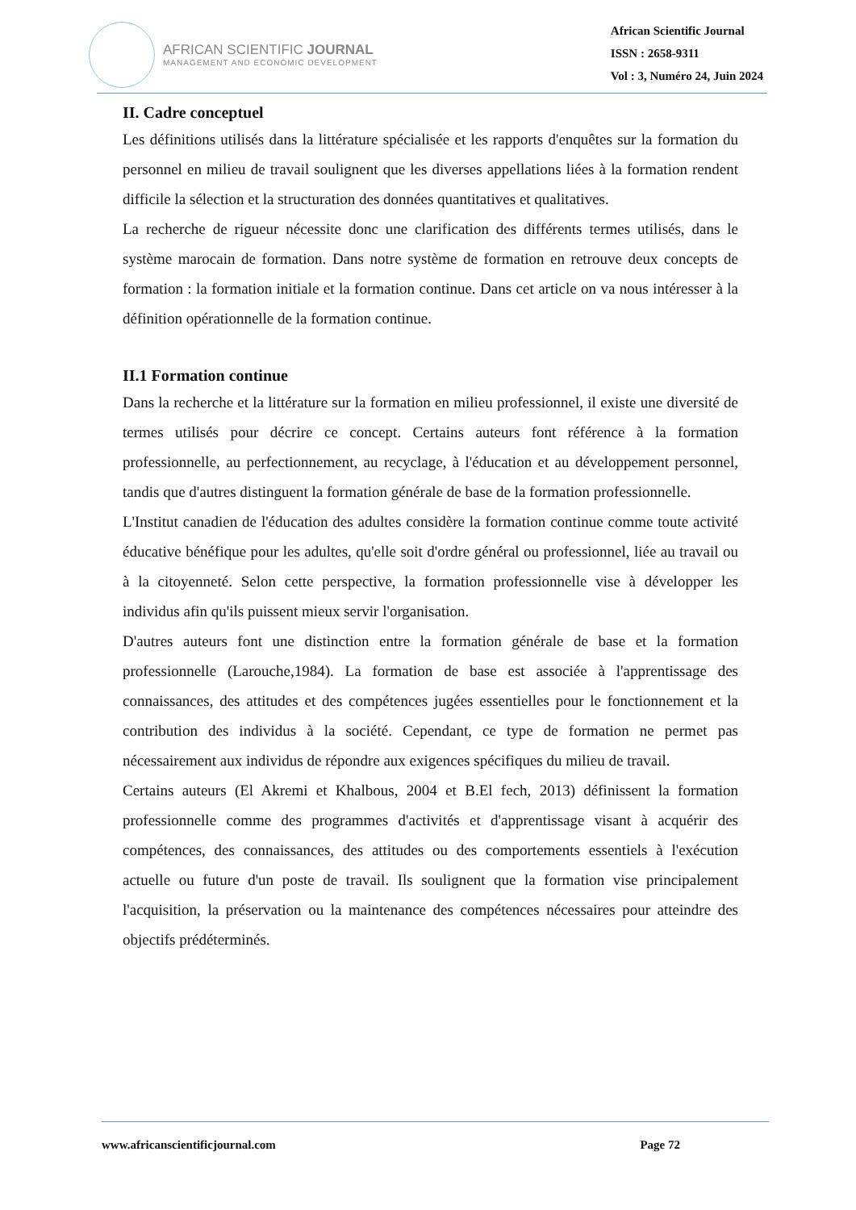AFRICAN SCIENTIFIC JOURNAL
MANAGEMENT AND ECONOMIC DEVELOPMENT
African Scientific Journal
ISSN : 2658-9311
Vol : 3, Numéro 24, Juin 2024
II. Cadre conceptuel
Les définitions utilisés dans la littérature spécialisée et les rapports d'enquêtes sur la formation du personnel en milieu de travail soulignent que les diverses appellations liées à la formation rendent difficile la sélection et la structuration des données quantitatives et qualitatives.
La recherche de rigueur nécessite donc une clarification des différents termes utilisés, dans le système marocain de formation. Dans notre système de formation en retrouve deux concepts de formation : la formation initiale et la formation continue. Dans cet article on va nous intéresser à la définition opérationnelle de la formation continue.
II.1 Formation continue
Dans la recherche et la littérature sur la formation en milieu professionnel, il existe une diversité de termes utilisés pour décrire ce concept. Certains auteurs font référence à la formation professionnelle, au perfectionnement, au recyclage, à l'éducation et au développement personnel, tandis que d'autres distinguent la formation générale de base de la formation professionnelle.
L'Institut canadien de l'éducation des adultes considère la formation continue comme toute activité éducative bénéfique pour les adultes, qu'elle soit d'ordre général ou professionnel, liée au travail ou à la citoyenneté. Selon cette perspective, la formation professionnelle vise à développer les individus afin qu'ils puissent mieux servir l'organisation.
D'autres auteurs font une distinction entre la formation générale de base et la formation professionnelle (Larouche,1984). La formation de base est associée à l'apprentissage des connaissances, des attitudes et des compétences jugées essentielles pour le fonctionnement et la contribution des individus à la société. Cependant, ce type de formation ne permet pas nécessairement aux individus de répondre aux exigences spécifiques du milieu de travail.
Certains auteurs (El Akremi et Khalbous, 2004 et B.El fech, 2013) définissent la formation professionnelle comme des programmes d'activités et d'apprentissage visant à acquérir des compétences, des connaissances, des attitudes ou des comportements essentiels à l'exécution actuelle ou future d'un poste de travail. Ils soulignent que la formation vise principalement l'acquisition, la préservation ou la maintenance des compétences nécessaires pour atteindre des objectifs prédéterminés.
www.africanscientificjournal.com Page 72